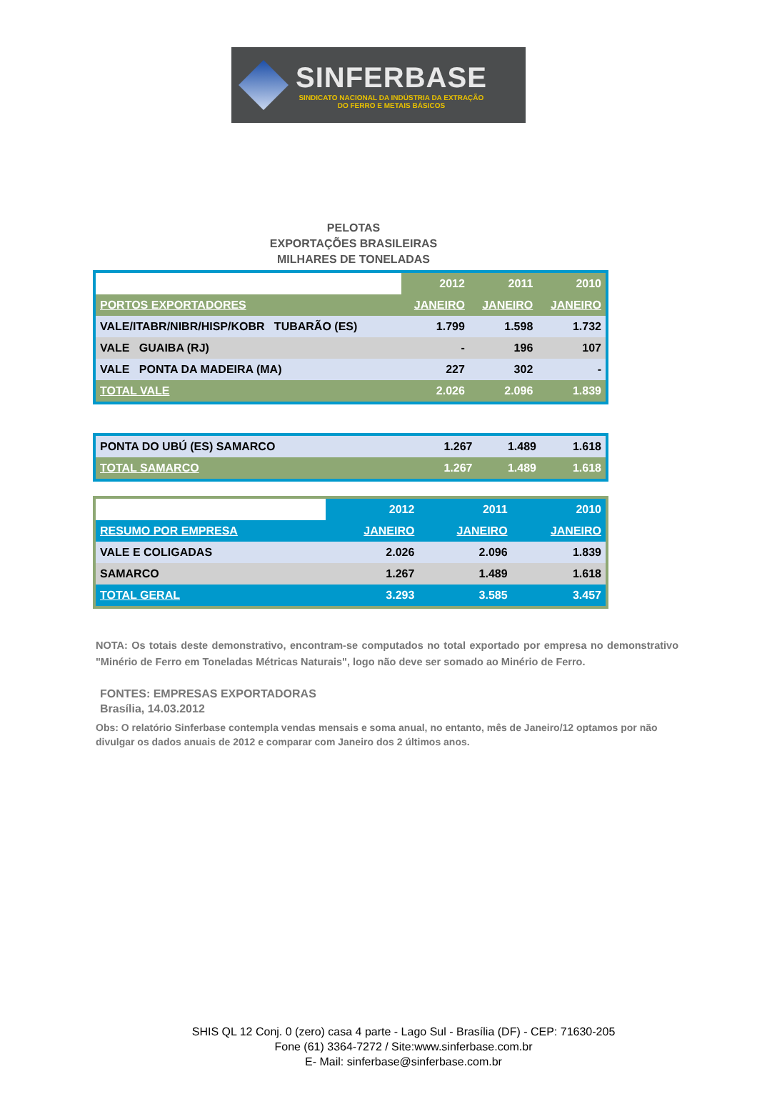SINFERBASE
SINDICATO NACIONAL DA INDÚSTRIA DA EXTRAÇÃO
DO FERRO E METAIS BÁSICOS
PELOTAS
EXPORTAÇÕES BRASILEIRAS
MILHARES DE TONELADAS
| | 2012 | 2011 | 2010 |
| PORTOS EXPORTADORES | JANEIRO | JANEIRO | JANEIRO |
| VALE/ITABR/NIBR/HISP/KOBR TUBARÃO (ES) | 1.799 | 1.598 | 1.732 |
| VALE GUAIBA (RJ) | - | 196 | 107 |
| VALE PONTA DA MADEIRA (MA) | 227 | 302 | - |
| TOTAL VALE | 2.026 | 2.096 | 1.839 |
| PONTA DO UBÚ (ES) SAMARCO | 1.267 | 1.489 | 1.618 |
| TOTAL SAMARCO | 1.267 | 1.489 | 1.618 |
| | 2012 | 2011 | 2010 |
| RESUMO POR EMPRESA | JANEIRO | JANEIRO | JANEIRO |
| VALE E COLIGADAS | 2.026 | 2.096 | 1.839 |
| SAMARCO | 1.267 | 1.489 | 1.618 |
| TOTAL GERAL | 3.293 | 3.585 | 3.457 |
NOTA: Os totais deste demonstrativo, encontram-se computados no total exportado por empresa no demonstrativo "Minério de Ferro em Toneladas Métricas Naturais", logo não deve ser somado ao Minério de Ferro.
FONTES: EMPRESAS EXPORTADORAS
Brasília, 14.03.2012
Obs: O relatório Sinferbase contempla vendas mensais e soma anual, no entanto, mês de Janeiro/12 optamos por não divulgar os dados anuais de 2012 e comparar com Janeiro dos 2 últimos anos.
SHIS QL 12 Conj. 0 (zero) casa 4 parte - Lago Sul - Brasília (DF) - CEP: 71630-205
Fone (61) 3364-7272 / Site:www.sinferbase.com.br
E- Mail: sinferbase@sinferbase.com.br